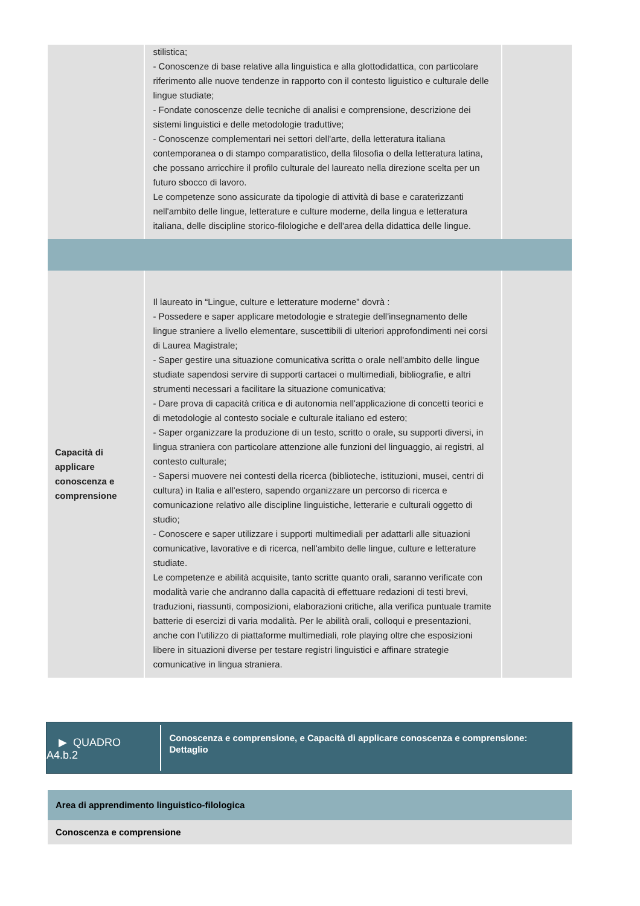| | stilistica; - Conoscenze di base relative alla linguistica e alla glottodidattica, con particolare riferimento alle nuove tendenze in rapporto con il contesto liguistico e culturale delle lingue studiate; - Fondate conoscenze delle tecniche di analisi e comprensione, descrizione dei sistemi linguistici e delle metodologie traduttive; - Conoscenze complementari nei settori dell'arte, della letteratura italiana contemporanea o di stampo comparatistico, della filosofia o della letteratura latina, che possano arricchire il profilo culturale del laureato nella direzione scelta per un futuro sbocco di lavoro. Le competenze sono assicurate da tipologie di attività di base e caraterizzanti nell'ambito delle lingue, letterature e culture moderne, della lingua e letteratura italiana, delle discipline storico-filologiche e dell'area della didattica delle lingue. | |
| Capacità di applicare conoscenza e comprensione | Il laureato in “Lingue, culture e letterature moderne” dovrà : - Possedere e saper applicare metodologie e strategie dell'insegnamento delle lingue straniere a livello elementare, suscettibili di ulteriori approfondimenti nei corsi di Laurea Magistrale; - Saper gestire una situazione comunicativa scritta o orale nell'ambito delle lingue studiate sapendosi servire di supporti cartacei o multimediali, bibliografie, e altri strumenti necessari a facilitare la situazione comunicativa; - Dare prova di capacità critica e di autonomia nell'applicazione di concetti teorici e di metodologie al contesto sociale e culturale italiano ed estero; - Saper organizzare la produzione di un testo, scritto o orale, su supporti diversi, in lingua straniera con particolare attenzione alle funzioni del linguaggio, ai registri, al contesto culturale; - Sapersi muovere nei contesti della ricerca (biblioteche, istituzioni, musei, centri di cultura) in Italia e all'estero, sapendo organizzare un percorso di ricerca e comunicazione relativo alle discipline linguistiche, letterarie e culturali oggetto di studio; - Conoscere e saper utilizzare i supporti multimediali per adattarli alle situazioni comunicative, lavorative e di ricerca, nell'ambito delle lingue, culture e letterature studiate. Le competenze e abilità acquisite, tanto scritte quanto orali, saranno verificate con modalità varie che andranno dalla capacità di effettuare redazioni di testi brevi, traduzioni, riassunti, composizioni, elaborazioni critiche, alla verifica puntuale tramite batterie di esercizi di varia modalità. Per le abilità orali, colloqui e presentazioni, anche con l'utilizzo di piattaforme multimediali, role playing oltre che esposizioni libere in situazioni diverse per testare registri linguistici e affinare strategie comunicative in lingua straniera. | |
▶ QUADRO
A4.b.2
Conoscenza e comprensione, e Capacità di applicare conoscenza e comprensione: Dettaglio
Area di apprendimento linguistico-filologica
Conoscenza e comprensione